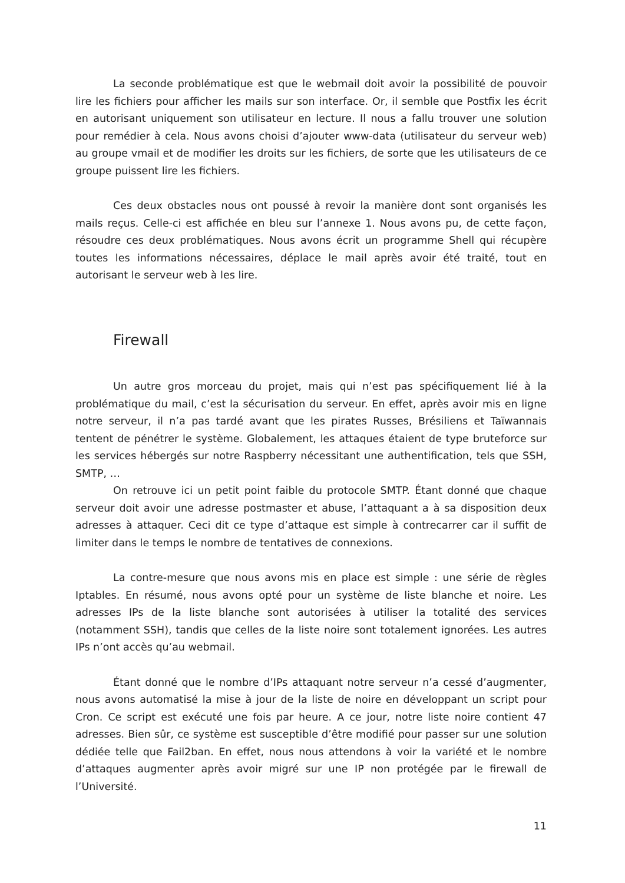La seconde problématique est que le webmail doit avoir la possibilité de pouvoir lire les fichiers pour afficher les mails sur son interface. Or, il semble que Postfix les écrit en autorisant uniquement son utilisateur en lecture. Il nous a fallu trouver une solution pour remédier à cela. Nous avons choisi d’ajouter www-data (utilisateur du serveur web) au groupe vmail et de modifier les droits sur les fichiers, de sorte que les utilisateurs de ce groupe puissent lire les fichiers.
Ces deux obstacles nous ont poussé à revoir la manière dont sont organisés les mails reçus. Celle-ci est affichée en bleu sur l’annexe 1. Nous avons pu, de cette façon, résoudre ces deux problématiques. Nous avons écrit un programme Shell qui récupère toutes les informations nécessaires, déplace le mail après avoir été traité, tout en autorisant le serveur web à les lire.
Firewall
Un autre gros morceau du projet, mais qui n’est pas spécifiquement lié à la problématique du mail, c’est la sécurisation du serveur. En effet, après avoir mis en ligne notre serveur, il n’a pas tardé avant que les pirates Russes, Brésiliens et Taïwannais tentent de pénétrer le système. Globalement, les attaques étaient de type bruteforce sur les services hébergés sur notre Raspberry nécessitant une authentification, tels que SSH, SMTP, …
On retrouve ici un petit point faible du protocole SMTP. Étant donné que chaque serveur doit avoir une adresse postmaster et abuse, l’attaquant a à sa disposition deux adresses à attaquer. Ceci dit ce type d’attaque est simple à contrecarrer car il suffit de limiter dans le temps le nombre de tentatives de connexions.
La contre-mesure que nous avons mis en place est simple : une série de règles Iptables. En résumé, nous avons opté pour un système de liste blanche et noire. Les adresses IPs de la liste blanche sont autorisées à utiliser la totalité des services (notamment SSH), tandis que celles de la liste noire sont totalement ignorées. Les autres IPs n’ont accès qu’au webmail.
Étant donné que le nombre d’IPs attaquant notre serveur n’a cessé d’augmenter, nous avons automatisé la mise à jour de la liste de noire en développant un script pour Cron. Ce script est exécuté une fois par heure. A ce jour, notre liste noire contient 47 adresses. Bien sûr, ce système est susceptible d’être modifié pour passer sur une solution dédiée telle que Fail2ban. En effet, nous nous attendons à voir la variété et le nombre d’attaques augmenter après avoir migré sur une IP non protégée par le firewall de l’Université.
11